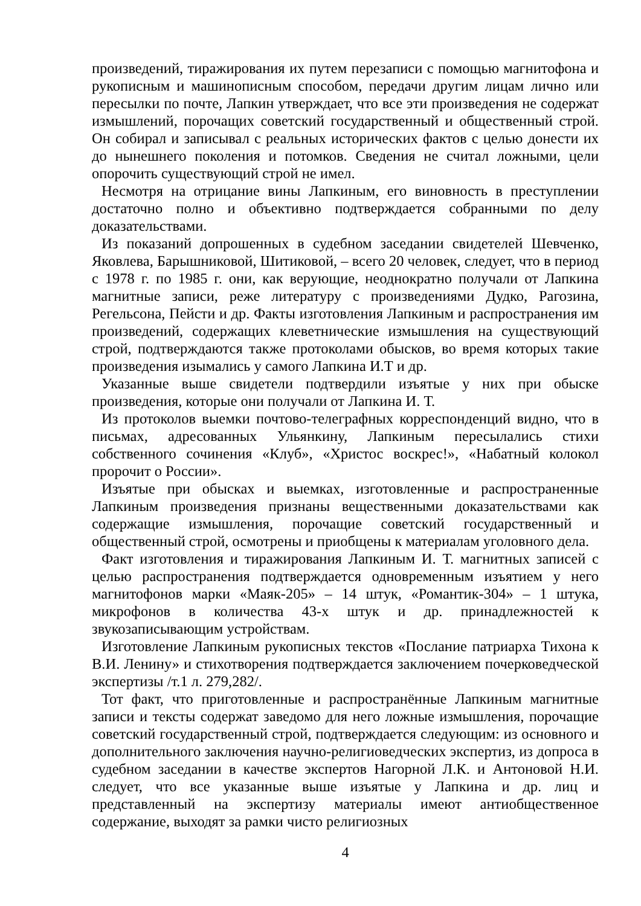произведений, тиражирования их путем перезаписи с помощью магнитофона и рукописным и машинописным способом, передачи другим лицам лично или пересылки по почте, Лапкин утверждает, что все эти произведения не содержат измышлений, порочащих советский государственный и общественный строй. Он собирал и записывал с реальных исторических фактов с целью донести их до нынешнего поколения и потомков. Сведения не считал ложными, цели опорочить существующий строй не имел.
Несмотря на отрицание вины Лапкиным, его виновность в преступлении достаточно полно и объективно подтверждается собранными по делу доказательствами.
Из показаний допрошенных в судебном заседании свидетелей Шевченко, Яковлева, Барышниковой, Шитиковой, – всего 20 человек, следует, что в период с 1978 г. по 1985 г. они, как верующие, неоднократно получали от Лапкина магнитные записи, реже литературу с произведениями Дудко, Рагозина, Регельсона, Пейсти и др. Факты изготовления Лапкиным и распространения им произведений, содержащих клеветнические измышления на существующий строй, подтверждаются также протоколами обысков, во время которых такие произведения изымались у самого Лапкина И.Т и др.
Указанные выше свидетели подтвердили изъятые у них при обыске произведения, которые они получали от Лапкина И. Т.
Из протоколов выемки почтово-телеграфных корреспонденций видно, что в письмах, адресованных Ульянкину, Лапкиным пересылались стихи собственного сочинения «Клуб», «Христос воскрес!», «Набатный колокол пророчит о России».
Изъятые при обысках и выемках, изготовленные и распространенные Лапкиным произведения признаны вещественными доказательствами как содержащие измышления, порочащие советский государственный и общественный строй, осмотрены и приобщены к материалам уголовного дела.
Факт изготовления и тиражирования Лапкиным И. Т. магнитных записей с целью распространения подтверждается одновременным изъятием у него магнитофонов марки «Маяк-205» – 14 штук, «Романтик-304» – 1 штука, микрофонов в количества 43-х штук и др. принадлежностей к звукозаписывающим устройствам.
Изготовление Лапкиным рукописных текстов «Послание патриарха Тихона к В.И. Ленину» и стихотворения подтверждается заключением почерковедческой экспертизы /т.1 л. 279,282/.
Тот факт, что приготовленные и распространённые Лапкиным магнитные записи и тексты содержат заведомо для него ложные измышления, порочащие советский государственный строй, подтверждается следующим: из основного и дополнительного заключения научно-религиоведческих экспертиз, из допроса в судебном заседании в качестве экспертов Нагорной Л.К. и Антоновой Н.И. следует, что все указанные выше изъятые у Лапкина и др. лиц и представленный на экспертизу материалы имеют антиобщественное содержание, выходят за рамки чисто религиозных
4